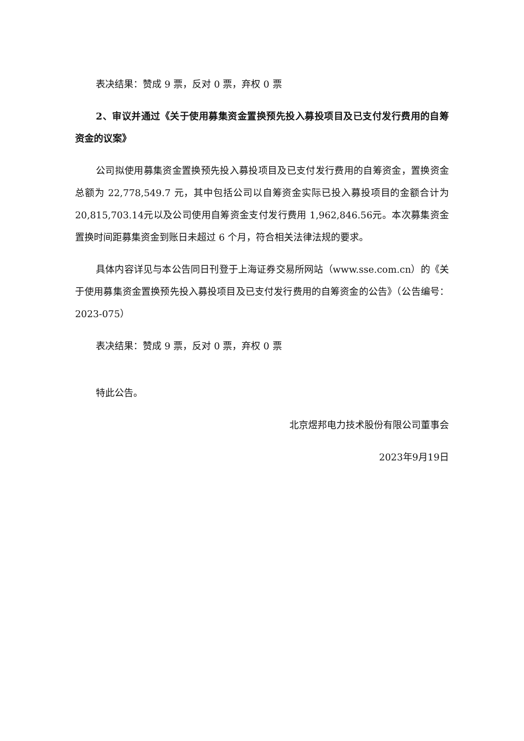表决结果：赞成 9 票，反对 0 票，弃权 0 票
2、审议并通过《关于使用募集资金置换预先投入募投项目及已支付发行费用的自筹资金的议案》
公司拟使用募集资金置换预先投入募投项目及已支付发行费用的自筹资金，置换资金总额为 22,778,549.7 元，其中包括公司以自筹资金实际已投入募投项目的金额合计为20,815,703.14元以及公司使用自筹资金支付发行费用 1,962,846.56元。本次募集资金置换时间距募集资金到账日未超过 6 个月，符合相关法律法规的要求。
具体内容详见与本公告同日刊登于上海证券交易所网站（www.sse.com.cn）的《关于使用募集资金置换预先投入募投项目及已支付发行费用的自筹资金的公告》（公告编号：2023-075）
表决结果：赞成 9 票，反对 0 票，弃权 0 票
特此公告。
北京煜邦电力技术股份有限公司董事会
2023年9月19日